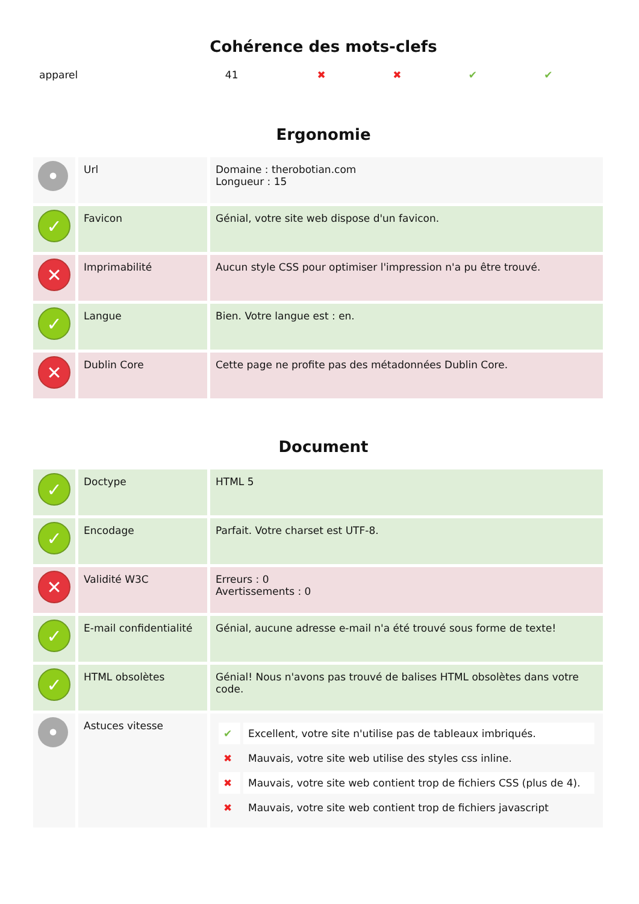Cohérence des mots-clefs
| apparel | 41 | ✖ | ✖ | ✔ | ✔ |
Ergonomie
| • | Url | Domaine : therobotian.com Longueur : 15 |
| ✓ | Favicon | Génial, votre site web dispose d'un favicon. |
| ✕ | Imprimabilité | Aucun style CSS pour optimiser l'impression n'a pu être trouvé. |
| ✓ | Langue | Bien. Votre langue est : en. |
| ✕ | Dublin Core | Cette page ne profite pas des métadonnées Dublin Core. |
Document
| ✓ | Doctype | HTML 5 |
| ✓ | Encodage | Parfait. Votre charset est UTF-8. |
| ✕ | Validité W3C | Erreurs : 0 Avertissements : 0 |
| ✓ | E-mail confidentialité | Génial, aucune adresse e-mail n'a été trouvé sous forme de texte! |
| ✓ | HTML obsolètes | Génial! Nous n'avons pas trouvé de balises HTML obsolètes dans votre code. |
| • | Astuces vitesse | / ✔ / Excellent, votre site n'utilise pas de tableaux imbriqués. / / ✖ / Mauvais, votre site web utilise des styles css inline. / / ✖ / Mauvais, votre site web contient trop de fichiers CSS (plus de 4). / / ✖ / Mauvais, votre site web contient trop de fichiers javascript / |